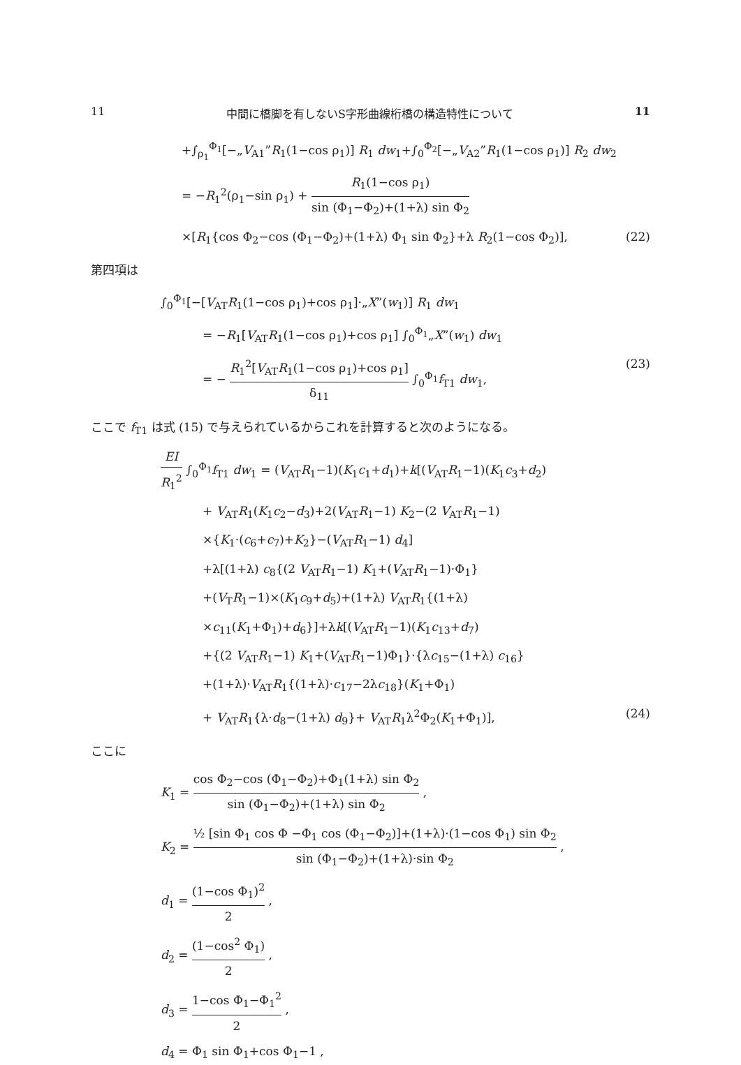11 中間に橋脚を有しないS字形曲線桁橋の構造特性について 11
+∫<sub>ρ<sub>1</sub></sub><sup>Φ<sub>1</sub></sup>[−„V<sub>A1</sub>”R<sub>1</sub>(1−cos ρ<sub>1</sub>)] R<sub>1</sub> dw<sub>1</sub>+∫<sub>0</sub><sup>Φ<sub>2</sub></sup>[−„V<sub>A2</sub>”R<sub>1</sub>(1−cos ρ<sub>1</sub>)] R<sub>2</sub> dw<sub>2</sub>
= −R<sub>1</sub><sup>2</sup>(ρ<sub>1</sub>−sin ρ<sub>1</sub>) + R<sub>1</sub>(1−cos ρ<sub>1</sub>) sin (Φ<sub>1</sub>−Φ<sub>2</sub>)+(1+λ) sin Φ<sub>2</sub>
×[R<sub>1</sub>{cos Φ<sub>2</sub>−cos (Φ<sub>1</sub>−Φ<sub>2</sub>)+(1+λ) Φ<sub>1</sub> sin Φ<sub>2</sub>}+λ R<sub>2</sub>(1−cos Φ<sub>2</sub>)], (22)
第四項は
∫<sub>0</sub><sup>Φ<sub>1</sub></sup>[−[V<sub>AT</sub>R<sub>1</sub>(1−cos ρ<sub>1</sub>)+cos ρ<sub>1</sub>]·„X”(w<sub>1</sub>)] R<sub>1</sub> dw<sub>1</sub>
= −R<sub>1</sub>[V<sub>AT</sub>R<sub>1</sub>(1−cos ρ<sub>1</sub>)+cos ρ<sub>1</sub>] ∫<sub>0</sub><sup>Φ<sub>1</sub></sup>„X”(w<sub>1</sub>) dw<sub>1</sub>
= − R<sub>1</sub><sup>2</sup>[V<sub>AT</sub>R<sub>1</sub>(1−cos ρ<sub>1</sub>)+cos ρ<sub>1</sub>] δ<sub>11</sub> ∫<sub>0</sub><sup>Φ<sub>1</sub></sup>f<sub>T1</sub> dw<sub>1</sub>, (23)
ここで f<sub>T1</sub> は式 (15) で与えられているからこれを計算すると次のようになる。
EI R<sub>1</sub><sup>2</sup> ∫<sub>0</sub><sup>Φ<sub>1</sub></sup>f<sub>T1</sub> dw<sub>1</sub> = (V<sub>AT</sub>R<sub>1</sub>−1)(K<sub>1</sub>c<sub>1</sub>+d<sub>1</sub>)+k[(V<sub>AT</sub>R<sub>1</sub>−1)(K<sub>1</sub>c<sub>3</sub>+d<sub>2</sub>)
+ V<sub>AT</sub>R<sub>1</sub>(K<sub>1</sub>c<sub>2</sub>−d<sub>3</sub>)+2(V<sub>AT</sub>R<sub>1</sub>−1) K<sub>2</sub>−(2 V<sub>AT</sub>R<sub>1</sub>−1)
×{K<sub>1</sub>·(c<sub>6</sub>+c<sub>7</sub>)+K<sub>2</sub>}−(V<sub>AT</sub>R<sub>1</sub>−1) d<sub>4</sub>]
+λ[(1+λ) c<sub>8</sub>{(2 V<sub>AT</sub>R<sub>1</sub>−1) K<sub>1</sub>+(V<sub>AT</sub>R<sub>1</sub>−1)·Φ<sub>1</sub>}
+(V<sub>T</sub>R<sub>1</sub>−1)×(K<sub>1</sub>c<sub>9</sub>+d<sub>5</sub>)+(1+λ) V<sub>AT</sub>R<sub>1</sub>{(1+λ)
×c<sub>11</sub>(K<sub>1</sub>+Φ<sub>1</sub>)+d<sub>6</sub>}]+λk[(V<sub>AT</sub>R<sub>1</sub>−1)(K<sub>1</sub>c<sub>13</sub>+d<sub>7</sub>)
+{(2 V<sub>AT</sub>R<sub>1</sub>−1) K<sub>1</sub>+(V<sub>AT</sub>R<sub>1</sub>−1)Φ<sub>1</sub>}·{λc<sub>15</sub>−(1+λ) c<sub>16</sub>}
+(1+λ)·V<sub>AT</sub>R<sub>1</sub>{(1+λ)·c<sub>17</sub>−2λc<sub>18</sub>}(K<sub>1</sub>+Φ<sub>1</sub>)
+ V<sub>AT</sub>R<sub>1</sub>{λ·d<sub>8</sub>−(1+λ) d<sub>9</sub>}+ V<sub>AT</sub>R<sub>1</sub>λ<sup>2</sup>Φ<sub>2</sub>(K<sub>1</sub>+Φ<sub>1</sub>)], (24)
ここに
K<sub>1</sub> = cos Φ<sub>2</sub>−cos (Φ<sub>1</sub>−Φ<sub>2</sub>)+Φ<sub>1</sub>(1+λ) sin Φ<sub>2</sub> sin (Φ<sub>1</sub>−Φ<sub>2</sub>)+(1+λ) sin Φ<sub>2</sub> ,
K<sub>2</sub> = ½ [sin Φ<sub>1</sub> cos Φ −Φ<sub>1</sub> cos (Φ<sub>1</sub>−Φ<sub>2</sub>)]+(1+λ)·(1−cos Φ<sub>1</sub>) sin Φ<sub>2</sub> sin (Φ<sub>1</sub>−Φ<sub>2</sub>)+(1+λ)·sin Φ<sub>2</sub> ,
d<sub>1</sub> = (1−cos Φ<sub>1</sub>)<sup>2</sup> 2 ,
d<sub>2</sub> = (1−cos<sup>2</sup> Φ<sub>1</sub>) 2 ,
d<sub>3</sub> = 1−cos Φ<sub>1</sub>−Φ<sub>1</sub><sup>2</sup> 2 ,
d<sub>4</sub> = Φ<sub>1</sub> sin Φ<sub>1</sub>+cos Φ<sub>1</sub>−1 ,